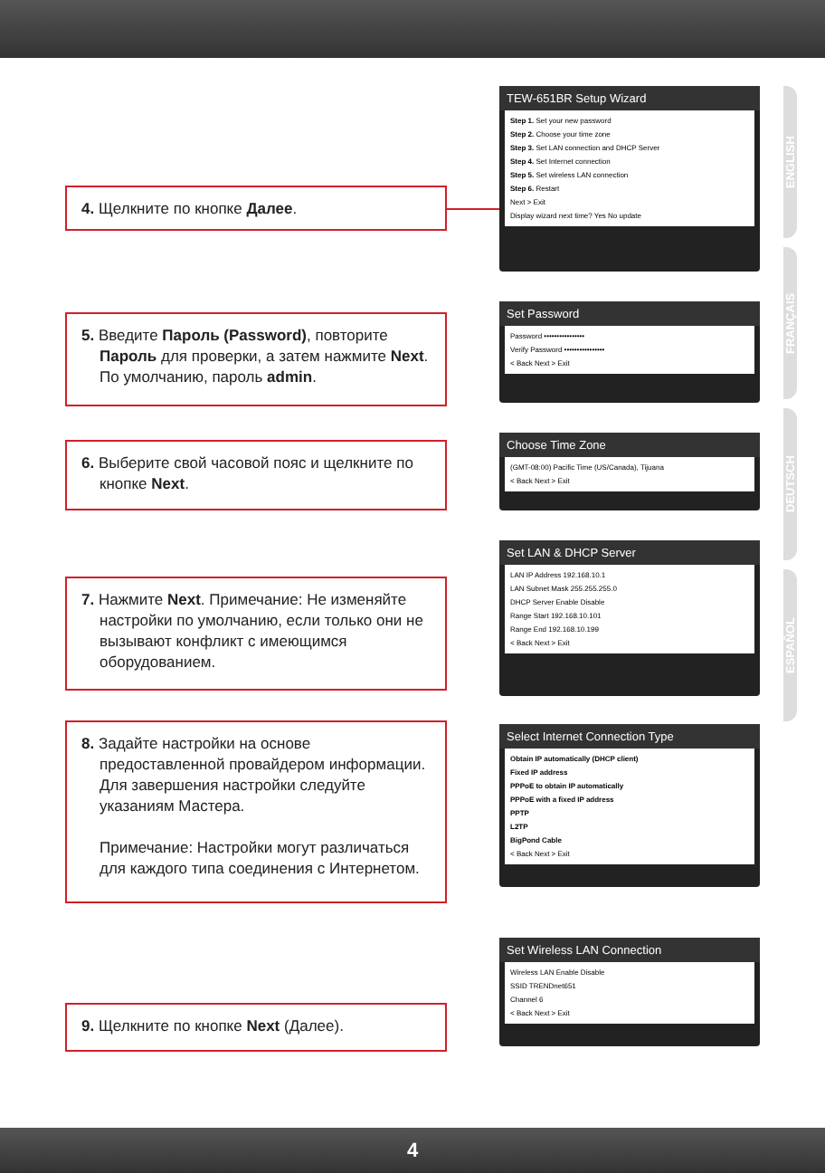ENGLISH
FRANÇAIS
DEUTSCH
ESPAÑOL
4. Щелкните по кнопке Далее.
TEW-651BR Setup Wizard
Step 1. Set your new password
Step 2. Choose your time zone
Step 3. Set LAN connection and DHCP Server
Step 4. Set Internet connection
Step 5. Set wireless LAN connection
Step 6. Restart
Next > Exit
Display wizard next time? Yes No update
5. Введите Пароль (Password), повторите Пароль для проверки, а затем нажмите Next. По умолчанию, пароль admin.
Set Password
Password ••••••••••••••••
Verify Password ••••••••••••••••
< Back Next > Exit
6. Выберите свой часовой пояс и щелкните по кнопке Next.
Choose Time Zone
(GMT-08:00) Pacific Time (US/Canada), Tijuana
< Back Next > Exit
7. Нажмите Next. Примечание: Не изменяйте настройки по умолчанию, если только они не вызывают конфликт с имеющимся оборудованием.
Set LAN & DHCP Server
LAN IP Address 192.168.10.1
LAN Subnet Mask 255.255.255.0
DHCP Server Enable Disable
Range Start 192.168.10.101
Range End 192.168.10.199
< Back Next > Exit
8. Задайте настройки на основе предоставленной провайдером информации. Для завершения настройки следуйте указаниям Мастера.
Примечание: Настройки могут различаться для каждого типа соединения с Интернетом.
Select Internet Connection Type
Obtain IP automatically (DHCP client)
Fixed IP address
PPPoE to obtain IP automatically
PPPoE with a fixed IP address
PPTP
L2TP
BigPond Cable
< Back Next > Exit
9. Щелкните по кнопке Next (Далее).
Set Wireless LAN Connection
Wireless LAN Enable Disable
SSID TRENDnet651
Channel 6
< Back Next > Exit
4